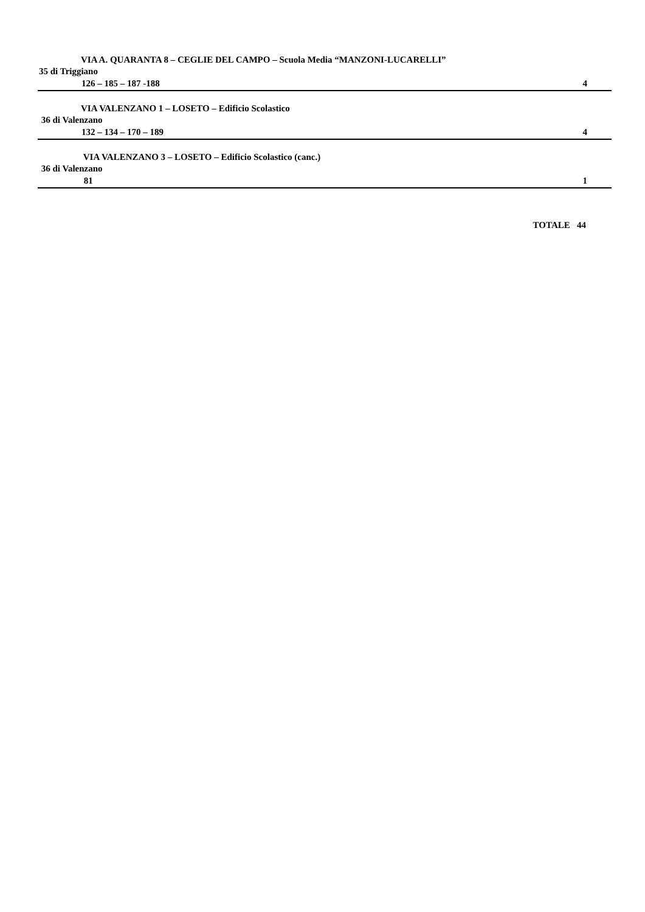VIA A. QUARANTA 8 – CEGLIE DEL CAMPO – Scuola Media “MANZONI-LUCARELLI”
35 di Triggiano
126 – 185 – 187 -188 4
VIA VALENZANO 1 – LOSETO – Edificio Scolastico
36 di Valenzano
132 – 134 – 170 – 189 4
VIA VALENZANO 3 – LOSETO – Edificio Scolastico (canc.)
36 di Valenzano
81 1
TOTALE 44